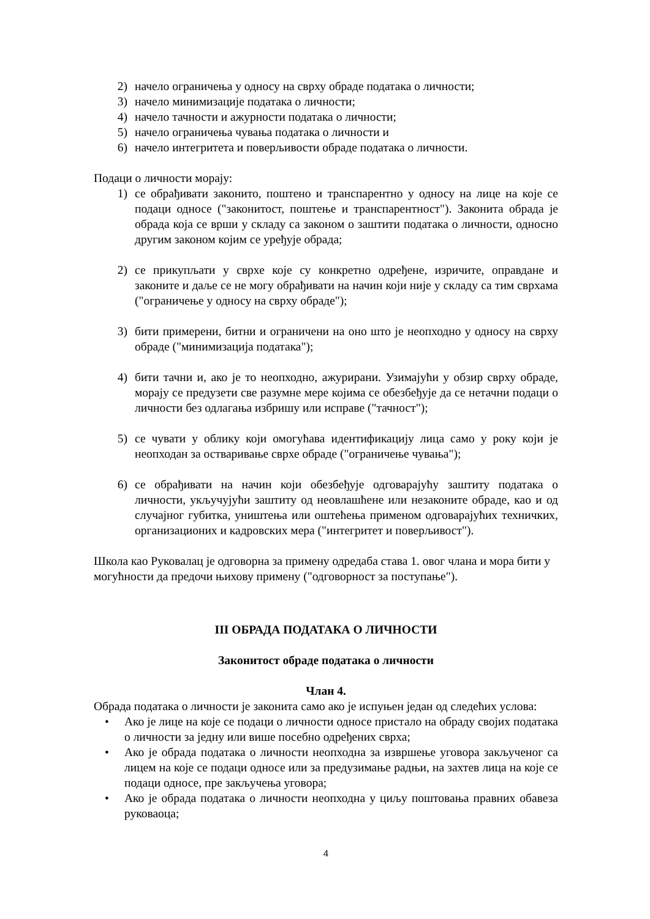2) начело ограничења у односу на сврху обраде података о личности;
3) начело минимизације података о личности;
4) начело тачности и ажурности података о личности;
5) начело ограничења чувања података о личности и
6) начело интегритета и поверљивости обраде података о личности.
Подаци о личности морају:
1) се обрађивати законито, поштено и транспарентно у односу на лице на које се подаци односе ("законитост, поштење и транспарентност"). Законита обрада је обрада која се врши у складу са законом о заштити података о личности, односно другим законом којим се уређује обрада;
2) се прикупљати у сврхе које су конкретно одређене, изричите, оправдане и законите и даље се не могу обрађивати на начин који није у складу са тим сврхама ("ограничење у односу на сврху обраде");
3) бити примерени, битни и ограничени на оно што је неопходно у односу на сврху обраде ("минимизација података");
4) бити тачни и, ако је то неопходно, ажурирани. Узимајући у обзир сврху обраде, морају се предузети све разумне мере којима се обезбеђује да се нетачни подаци о личности без одлагања избришу или исправе ("тачност");
5) се чувати у облику који омогућава идентификацију лица само у року који је неопходан за остваривање сврхе обраде ("ограничење чувања");
6) се обрађивати на начин који обезбеђује одговарајућу заштиту података о личности, укључујући заштиту од неовлашћене или незаконите обраде, као и од случајног губитка, уништења или оштећења применом одговарајућих техничких, организационих и кадровских мера ("интегритет и поверљивост").
Школа као Руковалац је одговорна за примену одредаба става 1. овог члана и мора бити у могућности да предочи њихову примену ("одговорност за поступање").
III ОБРАДА ПОДАТАКА О ЛИЧНОСТИ
Законитост обраде података о личности
Члан 4.
Обрада података о личности је законита само ако је испуњен један од следећих услова:
• Ако је лице на које се подаци о личности односе пристало на обраду својих података о личности за једну или више посебно одређених сврха;
• Ако је обрада података о личности неопходна за извршење уговора закљученог са лицем на које се подаци односе или за предузимање радњи, на захтев лица на које се подаци односе, пре закључења уговора;
• Ако је обрада података о личности неопходна у циљу поштовања правних обавеза руковаоца;
4